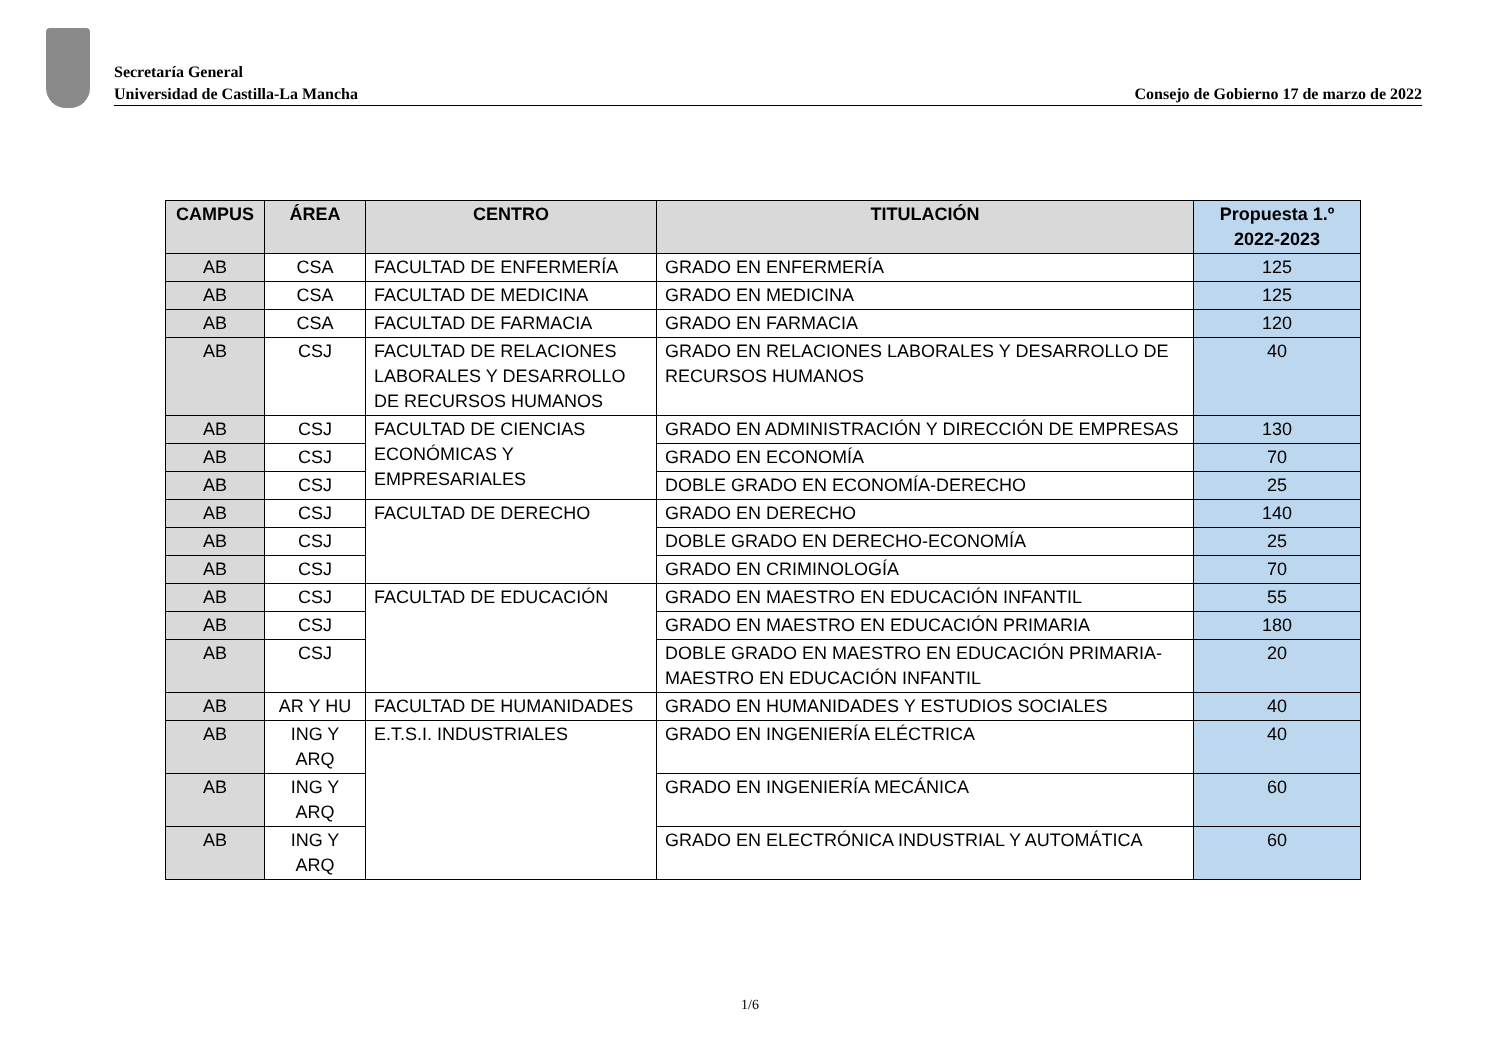Secretaría General
Universidad de Castilla-La Mancha Consejo de Gobierno 17 de marzo de 2022
| CAMPUS | ÁREA | CENTRO | TITULACIÓN | Propuesta 1.º 2022-2023 |
| --- | --- | --- | --- | --- |
| AB | CSA | FACULTAD DE ENFERMERÍA | GRADO EN ENFERMERÍA | 125 |
| AB | CSA | FACULTAD DE MEDICINA | GRADO EN MEDICINA | 125 |
| AB | CSA | FACULTAD DE FARMACIA | GRADO EN FARMACIA | 120 |
| AB | CSJ | FACULTAD DE RELACIONES LABORALES Y DESARROLLO DE RECURSOS HUMANOS | GRADO EN RELACIONES LABORALES Y DESARROLLO DE RECURSOS HUMANOS | 40 |
| AB | CSJ | FACULTAD DE CIENCIAS ECONÓMICAS Y EMPRESARIALES | GRADO EN ADMINISTRACIÓN Y DIRECCIÓN DE EMPRESAS | 130 |
| AB | CSJ | | GRADO EN ECONOMÍA | 70 |
| AB | CSJ | | DOBLE GRADO EN ECONOMÍA-DERECHO | 25 |
| AB | CSJ | FACULTAD DE DERECHO | GRADO EN DERECHO | 140 |
| AB | CSJ | | DOBLE GRADO EN DERECHO-ECONOMÍA | 25 |
| AB | CSJ | | GRADO EN CRIMINOLOGÍA | 70 |
| AB | CSJ | FACULTAD DE EDUCACIÓN | GRADO EN MAESTRO EN EDUCACIÓN INFANTIL | 55 |
| AB | CSJ | | GRADO EN MAESTRO EN EDUCACIÓN PRIMARIA | 180 |
| AB | CSJ | | DOBLE GRADO EN MAESTRO EN EDUCACIÓN PRIMARIA-MAESTRO EN EDUCACIÓN INFANTIL | 20 |
| AB | AR Y HU | FACULTAD DE HUMANIDADES | GRADO EN HUMANIDADES Y ESTUDIOS SOCIALES | 40 |
| AB | ING Y ARQ | E.T.S.I. INDUSTRIALES | GRADO EN INGENIERÍA ELÉCTRICA | 40 |
| AB | ING Y ARQ | | GRADO EN INGENIERÍA MECÁNICA | 60 |
| AB | ING Y ARQ | | GRADO EN ELECTRÓNICA INDUSTRIAL Y AUTOMÁTICA | 60 |
1/6